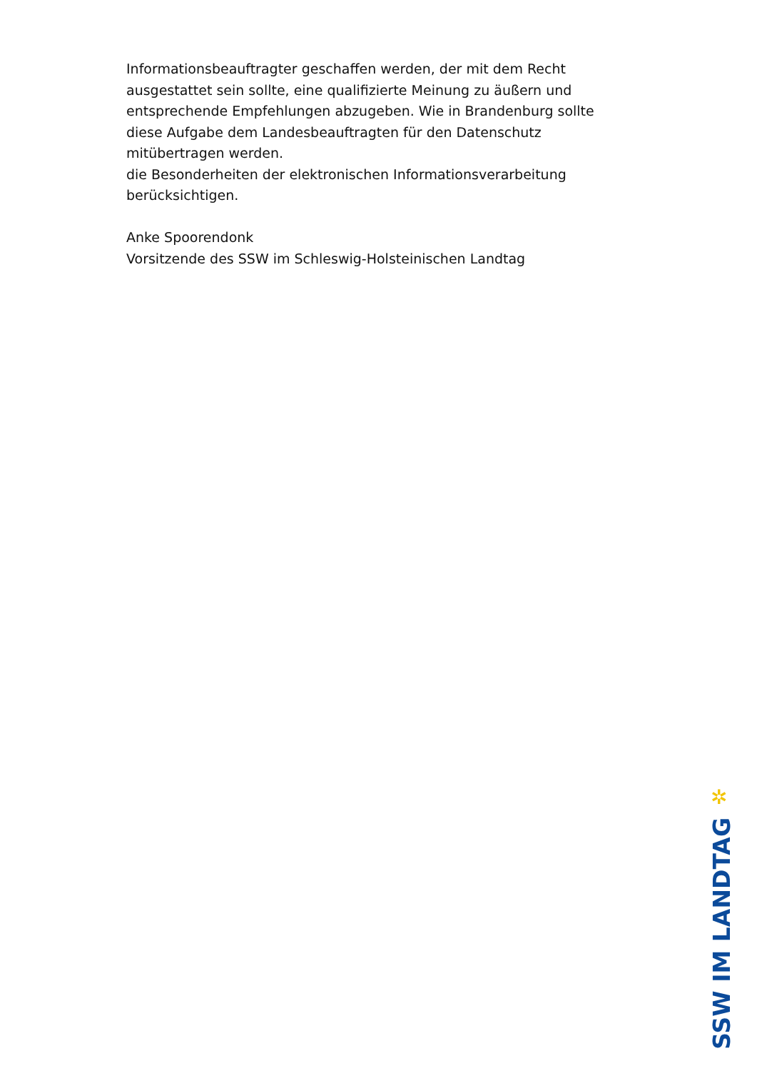Informationsbeauftragter geschaffen werden, der mit dem Recht ausgestattet sein sollte, eine qualifizierte Meinung zu äußern und entsprechende Empfehlungen abzugeben. Wie in Brandenburg sollte diese Aufgabe dem Landesbeauftragten für den Datenschutz mitübertragen werden.
die Besonderheiten der elektronischen Informationsverarbeitung berücksichtigen.
Anke Spoorendonk
Vorsitzende des SSW im Schleswig-Holsteinischen Landtag
✲
SSW IM LANDTAG